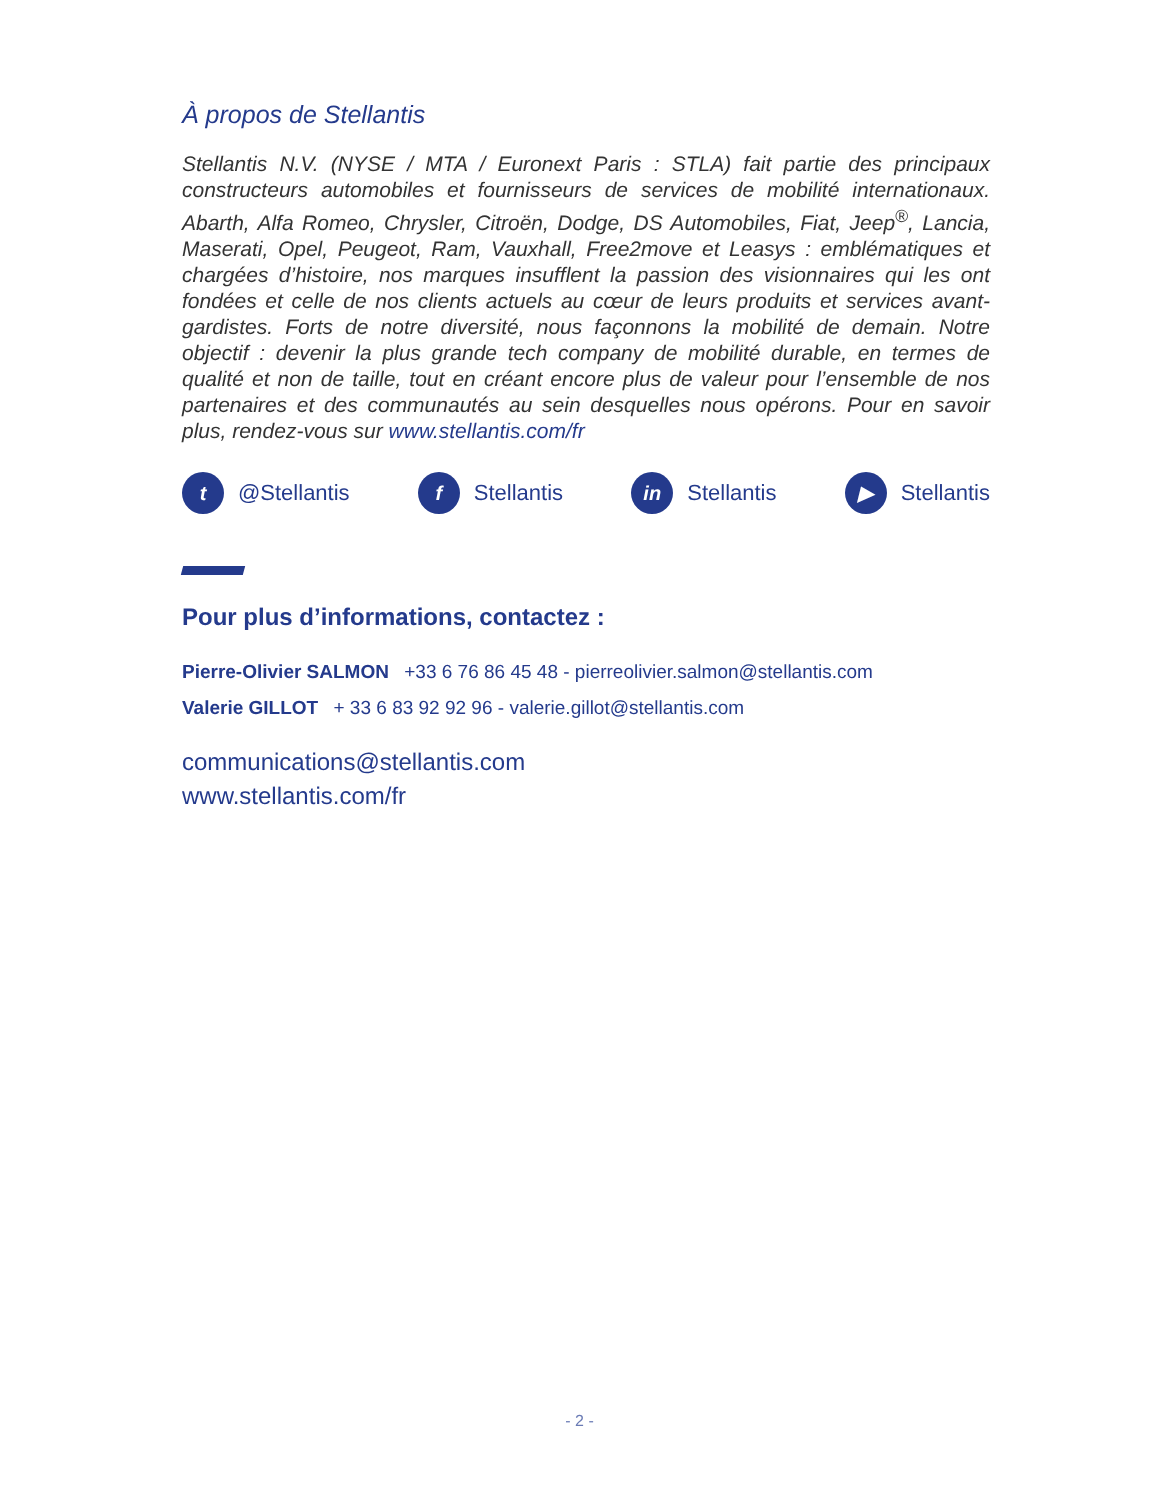À propos de Stellantis
Stellantis N.V. (NYSE / MTA / Euronext Paris : STLA) fait partie des principaux constructeurs automobiles et fournisseurs de services de mobilité internationaux. Abarth, Alfa Romeo, Chrysler, Citroën, Dodge, DS Automobiles, Fiat, Jeep<sup>®</sup>, Lancia, Maserati, Opel, Peugeot, Ram, Vauxhall, Free2move et Leasys : emblématiques et chargées d’histoire, nos marques insufflent la passion des visionnaires qui les ont fondées et celle de nos clients actuels au cœur de leurs produits et services avant-gardistes. Forts de notre diversité, nous façonnons la mobilité de demain. Notre objectif : devenir la plus grande tech company de mobilité durable, en termes de qualité et non de taille, tout en créant encore plus de valeur pour l’ensemble de nos partenaires et des communautés au sein desquelles nous opérons. Pour en savoir plus, rendez-vous sur www.stellantis.com/fr
t @Stellantis f Stellantis in Stellantis ▶ Stellantis
Pour plus d’informations, contactez :
Pierre-Olivier SALMON +33 6 76 86 45 48 - pierreolivier.salmon@stellantis.com
Valerie GILLOT + 33 6 83 92 92 96 - valerie.gillot@stellantis.com
communications@stellantis.com
www.stellantis.com/fr
- 2 -